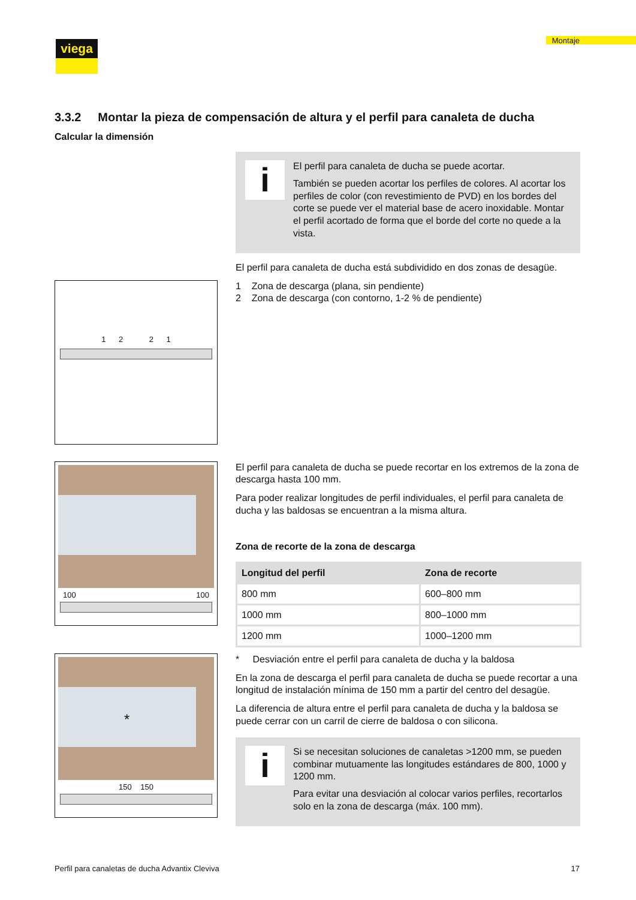viega Montaje
3.3.2 Montar la pieza de compensación de altura y el perfil para canaleta de ducha
Calcular la dimensión
i
El perfil para canaleta de ducha se puede acortar.
También se pueden acortar los perfiles de colores. Al acortar los perfiles de color (con revestimiento de PVD) en los bordes del corte se puede ver el material base de acero inoxidable. Montar el perfil acortado de forma que el borde del corte no quede a la vista.
El perfil para canaleta de ducha está subdividido en dos zonas de desagüe.
1 2 2 1
1 Zona de descarga (plana, sin pendiente)
2 Zona de descarga (con contorno, 1-2 % de pendiente)
100 100
El perfil para canaleta de ducha se puede recortar en los extremos de la zona de descarga hasta 100 mm.
Para poder realizar longitudes de perfil individuales, el perfil para canaleta de ducha y las baldosas se encuentran a la misma altura.
Zona de recorte de la zona de descarga
| Longitud del perfil | Zona de recorte |
| --- | --- |
| 800 mm | 600–800 mm |
| 1000 mm | 800–1000 mm |
| 1200 mm | 1000–1200 mm |
*
150 150
* Desviación entre el perfil para canaleta de ducha y la baldosa
En la zona de descarga el perfil para canaleta de ducha se puede recortar a una longitud de instalación mínima de 150 mm a partir del centro del desagüe.
La diferencia de altura entre el perfil para canaleta de ducha y la baldosa se puede cerrar con un carril de cierre de baldosa o con silicona.
i
Si se necesitan soluciones de canaletas >1200 mm, se pueden combinar mutuamente las longitudes estándares de 800, 1000 y 1200 mm.
Para evitar una desviación al colocar varios perfiles, recortarlos solo en la zona de descarga (máx. 100 mm).
Perfil para canaletas de ducha Advantix Cleviva 17